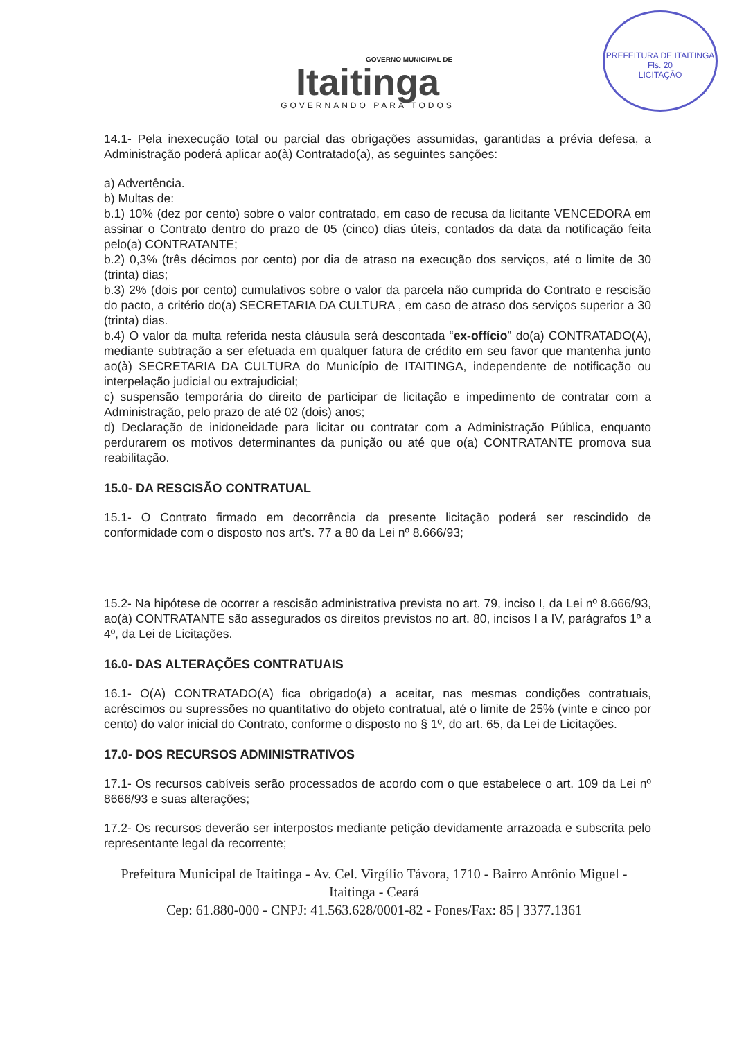PREFEITURA DE ITAITINGA
Fls. 20
LICITAÇÃO
GOVERNO MUNICIPAL DE
Itaitinga
GOVERNANDO PARA TODOS
14.1- Pela inexecução total ou parcial das obrigações assumidas, garantidas a prévia defesa, a Administração poderá aplicar ao(à) Contratado(a), as seguintes sanções:
a) Advertência.
b) Multas de:
b.1) 10% (dez por cento) sobre o valor contratado, em caso de recusa da licitante VENCEDORA em assinar o Contrato dentro do prazo de 05 (cinco) dias úteis, contados da data da notificação feita pelo(a) CONTRATANTE;
b.2) 0,3% (três décimos por cento) por dia de atraso na execução dos serviços, até o limite de 30 (trinta) dias;
b.3) 2% (dois por cento) cumulativos sobre o valor da parcela não cumprida do Contrato e rescisão do pacto, a critério do(a) SECRETARIA DA CULTURA , em caso de atraso dos serviços superior a 30 (trinta) dias.
b.4) O valor da multa referida nesta cláusula será descontada “ex-offício” do(a) CONTRATADO(A), mediante subtração a ser efetuada em qualquer fatura de crédito em seu favor que mantenha junto ao(à) SECRETARIA DA CULTURA do Município de ITAITINGA, independente de notificação ou interpelação judicial ou extrajudicial;
c) suspensão temporária do direito de participar de licitação e impedimento de contratar com a Administração, pelo prazo de até 02 (dois) anos;
d) Declaração de inidoneidade para licitar ou contratar com a Administração Pública, enquanto perdurarem os motivos determinantes da punição ou até que o(a) CONTRATANTE promova sua reabilitação.
15.0- DA RESCISÃO CONTRATUAL
15.1- O Contrato firmado em decorrência da presente licitação poderá ser rescindido de conformidade com o disposto nos art’s. 77 a 80 da Lei nº 8.666/93;
15.2- Na hipótese de ocorrer a rescisão administrativa prevista no art. 79, inciso I, da Lei nº 8.666/93, ao(à) CONTRATANTE são assegurados os direitos previstos no art. 80, incisos I a IV, parágrafos 1º a 4º, da Lei de Licitações.
16.0- DAS ALTERAÇÕES CONTRATUAIS
16.1- O(A) CONTRATADO(A) fica obrigado(a) a aceitar, nas mesmas condições contratuais, acréscimos ou supressões no quantitativo do objeto contratual, até o limite de 25% (vinte e cinco por cento) do valor inicial do Contrato, conforme o disposto no § 1º, do art. 65, da Lei de Licitações.
17.0- DOS RECURSOS ADMINISTRATIVOS
17.1- Os recursos cabíveis serão processados de acordo com o que estabelece o art. 109 da Lei nº 8666/93 e suas alterações;
17.2- Os recursos deverão ser interpostos mediante petição devidamente arrazoada e subscrita pelo representante legal da recorrente;
Prefeitura Municipal de Itaitinga - Av. Cel. Virgílio Távora, 1710 - Bairro Antônio Miguel - Itaitinga - Ceará
Cep: 61.880-000 - CNPJ: 41.563.628/0001-82 - Fones/Fax: 85 | 3377.1361